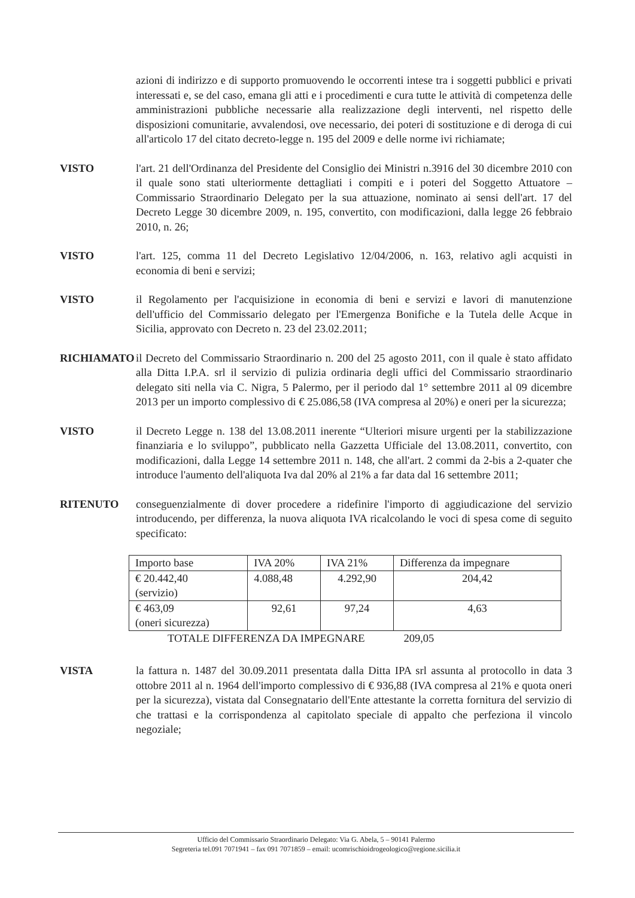azioni di indirizzo e di supporto promuovendo le occorrenti intese tra i soggetti pubblici e privati interessati e, se del caso, emana gli atti e i procedimenti e cura tutte le attività di competenza delle amministrazioni pubbliche necessarie alla realizzazione degli interventi, nel rispetto delle disposizioni comunitarie, avvalendosi, ove necessario, dei poteri di sostituzione e di deroga di cui all'articolo 17 del citato decreto-legge n. 195 del 2009 e delle norme ivi richiamate;
VISTO l'art. 21 dell'Ordinanza del Presidente del Consiglio dei Ministri n.3916 del 30 dicembre 2010 con il quale sono stati ulteriormente dettagliati i compiti e i poteri del Soggetto Attuatore – Commissario Straordinario Delegato per la sua attuazione, nominato ai sensi dell'art. 17 del Decreto Legge 30 dicembre 2009, n. 195, convertito, con modificazioni, dalla legge 26 febbraio 2010, n. 26;
VISTO l'art. 125, comma 11 del Decreto Legislativo 12/04/2006, n. 163, relativo agli acquisti in economia di beni e servizi;
VISTO il Regolamento per l'acquisizione in economia di beni e servizi e lavori di manutenzione dell'ufficio del Commissario delegato per l'Emergenza Bonifiche e la Tutela delle Acque in Sicilia, approvato con Decreto n. 23 del 23.02.2011;
RICHIAMATO il Decreto del Commissario Straordinario n. 200 del 25 agosto 2011, con il quale è stato affidato alla Ditta I.P.A. srl il servizio di pulizia ordinaria degli uffici del Commissario straordinario delegato siti nella via C. Nigra, 5 Palermo, per il periodo dal 1° settembre 2011 al 09 dicembre 2013 per un importo complessivo di € 25.086,58 (IVA compresa al 20%) e oneri per la sicurezza;
VISTO il Decreto Legge n. 138 del 13.08.2011 inerente “Ulteriori misure urgenti per la stabilizzazione finanziaria e lo sviluppo”, pubblicato nella Gazzetta Ufficiale del 13.08.2011, convertito, con modificazioni, dalla Legge 14 settembre 2011 n. 148, che all'art. 2 commi da 2-bis a 2-quater che introduce l'aumento dell'aliquota Iva dal 20% al 21% a far data dal 16 settembre 2011;
RITENUTO conseguenzialmente di dover procedere a ridefinire l'importo di aggiudicazione del servizio introducendo, per differenza, la nuova aliquota IVA ricalcolando le voci di spesa come di seguito specificato:
| Importo base | IVA 20% | IVA 21% | Differenza da impegnare |
| € 20.442,40 (servizio) | 4.088,48 | 4.292,90 | 204,42 |
| € 463,09 (oneri sicurezza) | 92,61 | 97,24 | 4,63 |
TOTALE DIFFERENZA DA IMPEGNARE 209,05
VISTA la fattura n. 1487 del 30.09.2011 presentata dalla Ditta IPA srl assunta al protocollo in data 3 ottobre 2011 al n. 1964 dell'importo complessivo di € 936,88 (IVA compresa al 21% e quota oneri per la sicurezza), vistata dal Consegnatario dell'Ente attestante la corretta fornitura del servizio di che trattasi e la corrispondenza al capitolato speciale di appalto che perfeziona il vincolo negoziale;
Ufficio del Commissario Straordinario Delegato: Via G. Abela, 5 – 90141 Palermo
Segreteria tel.091 7071941 – fax 091 7071859 – email: ucomrischioidrogeologico@regione.sicilia.it